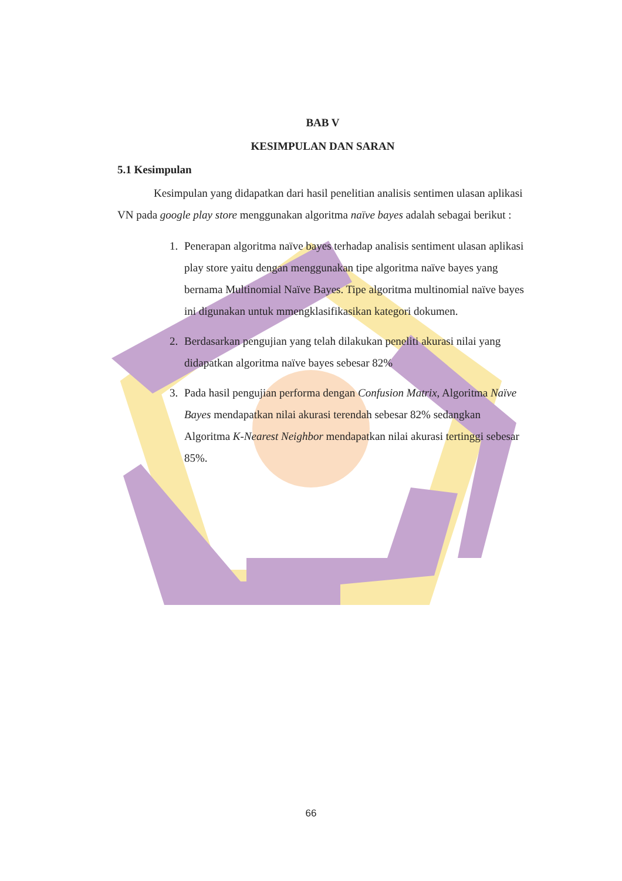BAB V
KESIMPULAN DAN SARAN
5.1 Kesimpulan
Kesimpulan yang didapatkan dari hasil penelitian analisis sentimen ulasan aplikasi VN pada google play store menggunakan algoritma naïve bayes adalah sebagai berikut :
1. Penerapan algoritma naïve bayes terhadap analisis sentiment ulasan aplikasi play store yaitu dengan menggunakan tipe algoritma naïve bayes yang bernama Multinomial Naïve Bayes. Tipe algoritma multinomial naïve bayes ini digunakan untuk mmengklasifikasikan kategori dokumen.
2. Berdasarkan pengujian yang telah dilakukan peneliti akurasi nilai yang didapatkan algoritma naïve bayes sebesar 82%
3. Pada hasil pengujian performa dengan Confusion Matrix, Algoritma Naïve Bayes mendapatkan nilai akurasi terendah sebesar 82% sedangkan Algoritma K-Nearest Neighbor mendapatkan nilai akurasi tertinggi sebesar 85%.
66